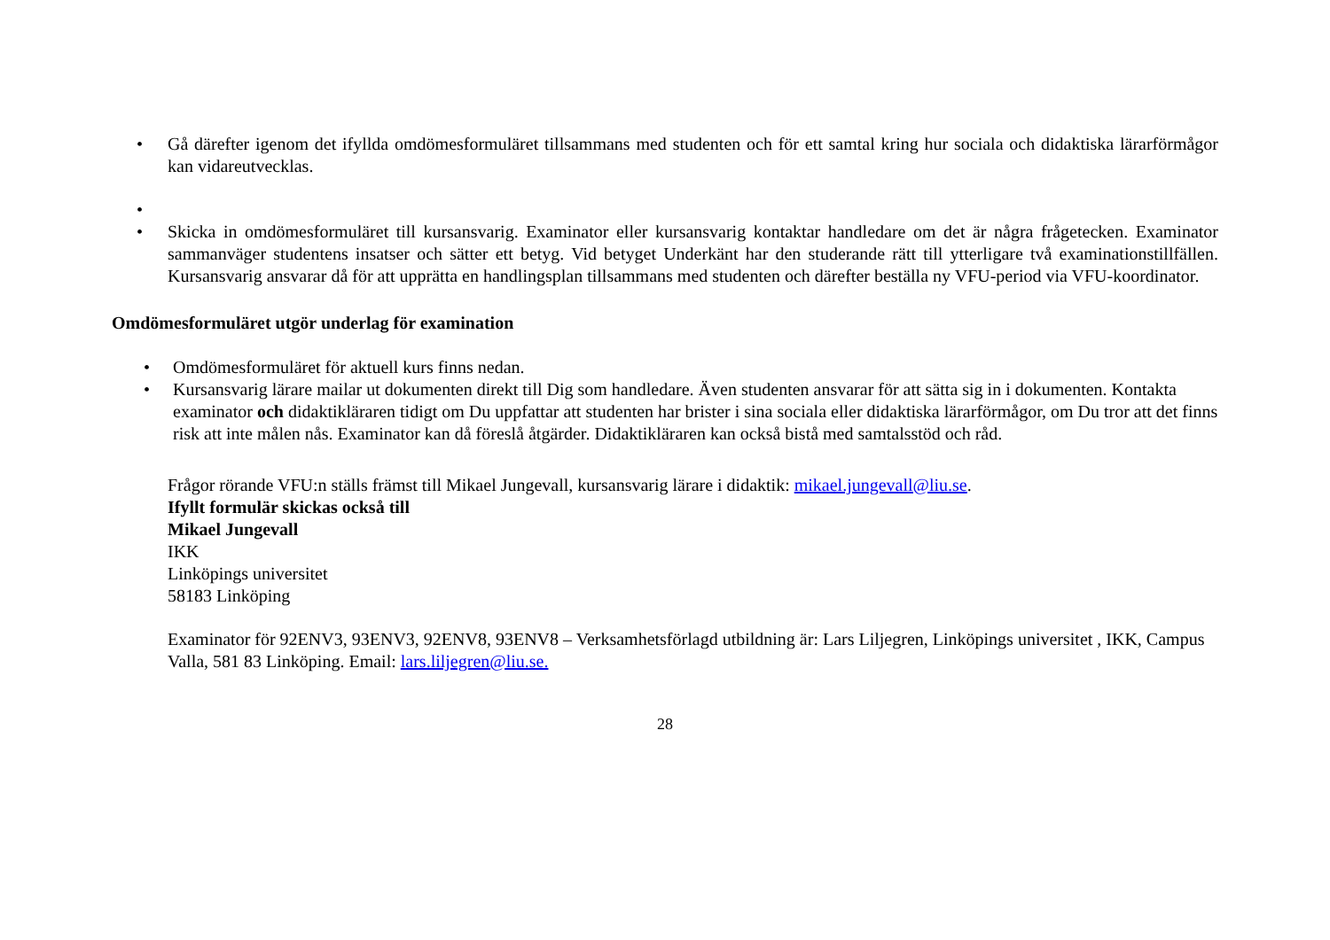• Gå därefter igenom det ifyllda omdömesformuläret tillsammans med studenten och för ett samtal kring hur sociala och didaktiska lärarförmågor kan vidareutvecklas.
•
• Skicka in omdömesformuläret till kursansvarig. Examinator eller kursansvarig kontaktar handledare om det är några frågetecken. Examinator sammanväger studentens insatser och sätter ett betyg. Vid betyget Underkänt har den studerande rätt till ytterligare två examinationstillfällen. Kursansvarig ansvarar då för att upprätta en handlingsplan tillsammans med studenten och därefter beställa ny VFU-period via VFU-koordinator.
Omdömesformuläret utgör underlag för examination
• Omdömesformuläret för aktuell kurs finns nedan.
• Kursansvarig lärare mailar ut dokumenten direkt till Dig som handledare. Även studenten ansvarar för att sätta sig in i dokumenten. Kontakta examinator och didaktikläraren tidigt om Du uppfattar att studenten har brister i sina sociala eller didaktiska lärarförmågor, om Du tror att det finns risk att inte målen nås. Examinator kan då föreslå åtgärder. Didaktikläraren kan också bistå med samtalsstöd och råd.
Frågor rörande VFU:n ställs främst till Mikael Jungevall, kursansvarig lärare i didaktik: mikael.jungevall@liu.se.
Ifyllt formulär skickas också till
Mikael Jungevall
IKK
Linköpings universitet
58183 Linköping
Examinator för 92ENV3, 93ENV3, 92ENV8, 93ENV8 – Verksamhetsförlagd utbildning är: Lars Liljegren, Linköpings universitet , IKK, Campus Valla, 581 83 Linköping. Email: lars.liljegren@liu.se.
28